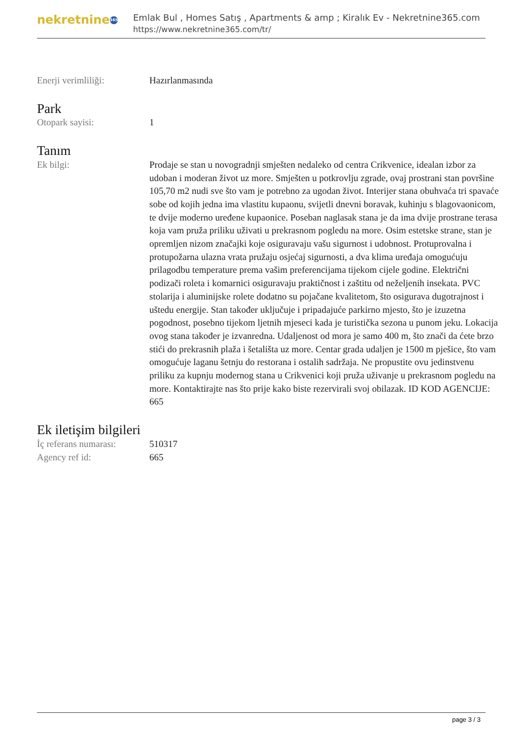nekretnine 365
Emlak Bul , Homes Satış , Apartments & amp ; Kiralık Ev - Nekretnine365.com
https://www.nekretnine365.com/tr/
Enerji verimliliği: Hazırlanmasında
Park
Otopark sayisi: 1
Tanım
Ek bilgi: Prodaje se stan u novogradnji smješten nedaleko od centra Crikvenice, idealan izbor za udoban i moderan život uz more. Smješten u potkrovlju zgrade, ovaj prostrani stan površine 105,70 m2 nudi sve što vam je potrebno za ugodan život. Interijer stana obuhvaća tri spavaće sobe od kojih jedna ima vlastitu kupaonu, svijetli dnevni boravak, kuhinju s blagovaonicom, te dvije moderno uređene kupaonice. Poseban naglasak stana je da ima dvije prostrane terasa koja vam pruža priliku uživati u prekrasnom pogledu na more. Osim estetske strane, stan je opremljen nizom značajki koje osiguravaju vašu sigurnost i udobnost. Protuprovalna i protupožarna ulazna vrata pružaju osjećaj sigurnosti, a dva klima uređaja omogućuju prilagodbu temperature prema vašim preferencijama tijekom cijele godine. Električni podizači roleta i komarnici osiguravaju praktičnost i zaštitu od neželjenih insekata. PVC stolarija i aluminijske rolete dodatno su pojačane kvalitetom, što osigurava dugotrajnost i uštedu energije. Stan također uključuje i pripadajuće parkirno mjesto, što je izuzetna pogodnost, posebno tijekom ljetnih mjeseci kada je turistička sezona u punom jeku. Lokacija ovog stana također je izvanredna. Udaljenost od mora je samo 400 m, što znači da ćete brzo stići do prekrasnih plaža i šetališta uz more. Centar grada udaljen je 1500 m pješice, što vam omogućuje laganu šetnju do restorana i ostalih sadržaja. Ne propustite ovu jedinstvenu priliku za kupnju modernog stana u Crikvenici koji pruža uživanje u prekrasnom pogledu na more. Kontaktirajte nas što prije kako biste rezervirali svoj obilazak. ID KOD AGENCIJE: 665
Ek iletişim bilgileri
İç referans numarası:
510317
Agency ref id: 665
page 3 / 3